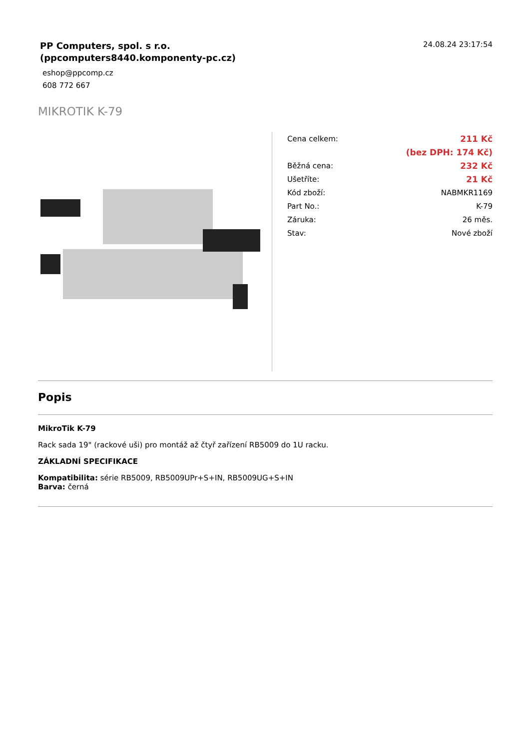PP Computers, spol. s r.o.
(ppcomputers8440.komponenty-pc.cz)
eshop@ppcomp.cz
608 772 667
24.08.24 23:17:54
MIKROTIK K-79
| Cena celkem: | 211 Kč |
| | (bez DPH: 174 Kč) |
| Běžná cena: | 232 Kč |
| Ušetříte: | 21 Kč |
| Kód zboží: | NABMKR1169 |
| Part No.: | K-79 |
| Záruka: | 26 měs. |
| Stav: | Nové zboží |
Popis
MikroTik K-79
Rack sada 19" (rackové uši) pro montáž až čtyř zařízení RB5009 do 1U racku.
ZÁKLADNÍ SPECIFIKACE
Kompatibilita: série RB5009, RB5009UPr+S+IN, RB5009UG+S+IN
Barva: černá